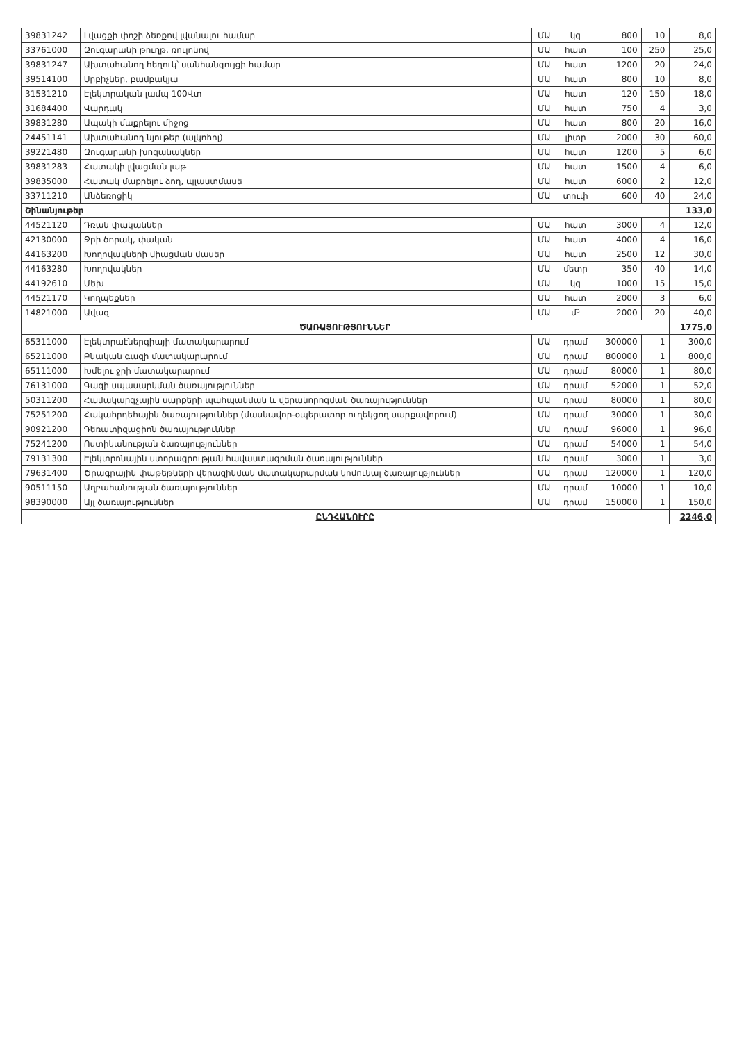| 39831242 | Լվացքի փոշի ձեռքով լվանալու համար | ՄԱ | կգ | 800 | 10 | 8,0 |
| 33761000 | Զուգարանի թուղթ, ռուլոնով | ՄԱ | հատ | 100 | 250 | 25,0 |
| 39831247 | Ախտահանող հեղուկ՝ սանհանգույցի համար | ՄԱ | հատ | 1200 | 20 | 24,0 |
| 39514100 | Սրբիչներ, բամբակյա | ՄԱ | հատ | 800 | 10 | 8,0 |
| 31531210 | Էլեկտրական լամպ 100Վտ | ՄԱ | հատ | 120 | 150 | 18,0 |
| 31684400 | Վարդակ | ՄԱ | հատ | 750 | 4 | 3,0 |
| 39831280 | Ապակի մաքրելու միջոց | ՄԱ | հատ | 800 | 20 | 16,0 |
| 24451141 | Ախտահանող նյութեր (ալկոհոլ) | ՄԱ | լիտր | 2000 | 30 | 60,0 |
| 39221480 | Զուգարանի խոզանակներ | ՄԱ | հատ | 1200 | 5 | 6,0 |
| 39831283 | Հատակի լվացման լաթ | ՄԱ | հատ | 1500 | 4 | 6,0 |
| 39835000 | Հատակ մաքրելու ձող, պլաստմասե | ՄԱ | հատ | 6000 | 2 | 12,0 |
| 33711210 | Անձեռոցիկ | ՄԱ | տուփ | 600 | 40 | 24,0 |
| Շինանյութեր | | | | | | 133,0 |
| 44521120 | Դռան փականներ | ՄԱ | հատ | 3000 | 4 | 12,0 |
| 42130000 | Ջրի ծորակ, փական | ՄԱ | հատ | 4000 | 4 | 16,0 |
| 44163200 | Խողովակների միացման մասեր | ՄԱ | հատ | 2500 | 12 | 30,0 |
| 44163280 | Խողովակներ | ՄԱ | մետր | 350 | 40 | 14,0 |
| 44192610 | Մեխ | ՄԱ | կգ | 1000 | 15 | 15,0 |
| 44521170 | Կողպեքներ | ՄԱ | հատ | 2000 | 3 | 6,0 |
| 14821000 | Ավազ | ՄԱ | մ³ | 2000 | 20 | 40,0 |
| ԾԱՌԱՅՈՒԹՅՈՒՆՆԵՐ | | | | | | 1775,0 |
| 65311000 | Էլեկտրաէներգիայի մատակարարում | ՄԱ | դրամ | 300000 | 1 | 300,0 |
| 65211000 | Բնական գազի մատակարարում | ՄԱ | դրամ | 800000 | 1 | 800,0 |
| 65111000 | Խմելու ջրի մատակարարում | ՄԱ | դրամ | 80000 | 1 | 80,0 |
| 76131000 | Գազի սպասարկման ծառայություններ | ՄԱ | դրամ | 52000 | 1 | 52,0 |
| 50311200 | Համակարգչային սարքերի պահպանման և վերանորոգման ծառայություններ | ՄԱ | դրամ | 80000 | 1 | 80,0 |
| 75251200 | Հակահրդեհային ծառայություններ (մասնավոր-օպերատոր ուղեկցող սարքավորում) | ՄԱ | դրամ | 30000 | 1 | 30,0 |
| 90921200 | Դեռատիզացիոն ծառայություններ | ՄԱ | դրամ | 96000 | 1 | 96,0 |
| 75241200 | Ոստիկանության ծառայություններ | ՄԱ | դրամ | 54000 | 1 | 54,0 |
| 79131300 | Էլեկտրոնային ստորագրության հավաստագրման ծառայություններ | ՄԱ | դրամ | 3000 | 1 | 3,0 |
| 79631400 | Ծրագրային փաթեթների վերազինման մատակարարման կոմունալ ծառայություններ | ՄԱ | դրամ | 120000 | 1 | 120,0 |
| 90511150 | Աղբահանության ծառայություններ | ՄԱ | դրամ | 10000 | 1 | 10,0 |
| 98390000 | Այլ ծառայություններ | ՄԱ | դրամ | 150000 | 1 | 150,0 |
| ԸՆԴՀԱՆՈՒՐԸ | | | | | | 2246,0 |